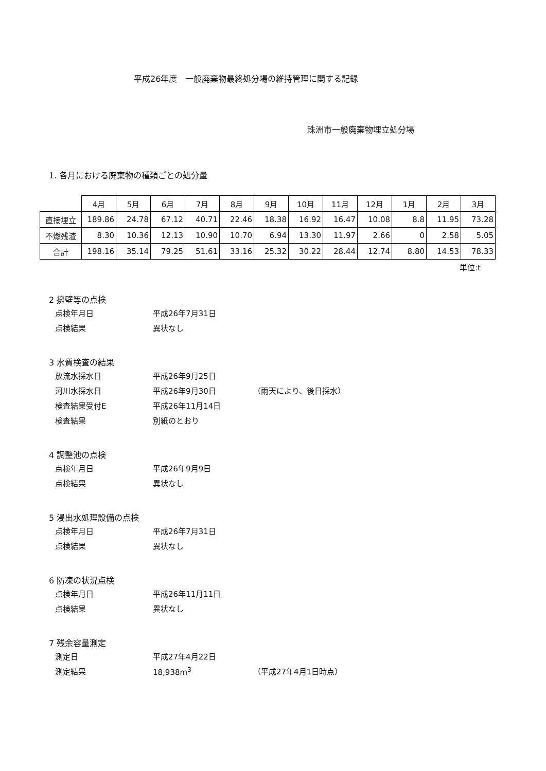平成26年度　一般廃棄物最終処分場の維持管理に関する記録
珠洲市一般廃棄物埋立処分場
1. 各月における廃棄物の種類ごとの処分量
| | 4月 | 5月 | 6月 | 7月 | 8月 | 9月 | 10月 | 11月 | 12月 | 1月 | 2月 | 3月 |
| --- | --- | --- | --- | --- | --- | --- | --- | --- | --- | --- | --- | --- |
| 直接埋立 | 189.86 | 24.78 | 67.12 | 40.71 | 22.46 | 18.38 | 16.92 | 16.47 | 10.08 | 8.8 | 11.95 | 73.28 |
| 不燃残渣 | 8.30 | 10.36 | 12.13 | 10.90 | 10.70 | 6.94 | 13.30 | 11.97 | 2.66 | 0 | 2.58 | 5.05 |
| 合計 | 198.16 | 35.14 | 79.25 | 51.61 | 33.16 | 25.32 | 30.22 | 28.44 | 12.74 | 8.80 | 14.53 | 78.33 |
単位:t
2 擁壁等の点検
点検年月日 平成26年7月31日
点検結果 異状なし
3 水質検査の結果
放流水採水日 平成26年9月25日
河川水採水日 平成26年9月30日 （雨天により、後日採水）
検査結果受付E 平成26年11月14日
検査結果 別紙のとおり
4 調整池の点検
点検年月日 平成26年9月9日
点検結果 異状なし
5 浸出水処理設備の点検
点検年月日 平成26年7月31日
点検結果 異状なし
6 防凍の状況点検
点検年月日 平成26年11月11日
点検結果 異状なし
7 残余容量測定
測定日 平成27年4月22日
測定結果 18,938m<sup>3</sup> （平成27年4月1日時点）